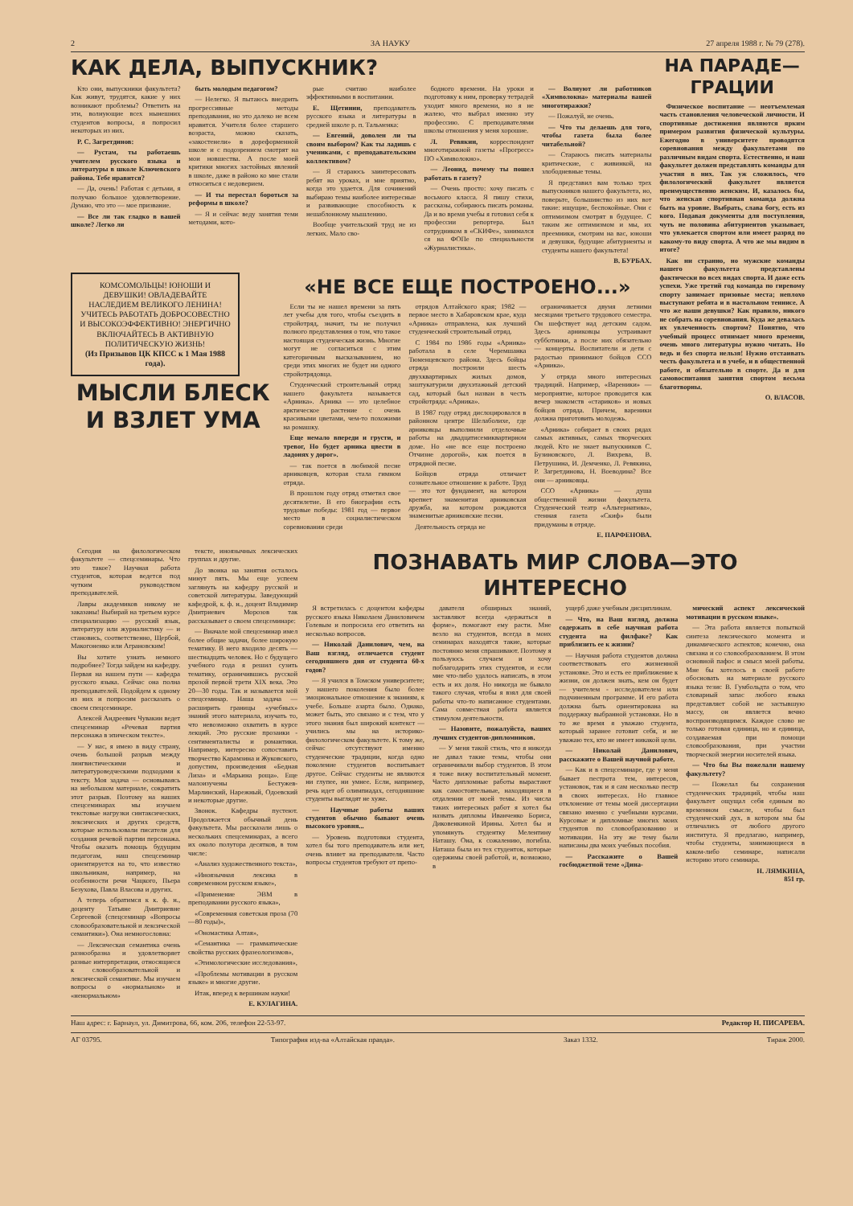2 ЗА НАУКУ 27 апреля 1988 г. № 79 (278).
КАК ДЕЛА, ВЫПУСКНИК?
Кто они, выпускники факультета? Как живут, трудятся, какие у них возникают проблемы? Ответить на эти, волнующие всех нынешних студентов вопросы, я попросил некоторых из них.
Р. С. Загретдинов:
— Рустам, ты работаешь учителем русского языка и литературы в школе Ключевского района. Тебе нравится?
— Да, очень! Работая с детьми, я получаю большое удовлетворение. Думаю, что это — мое призвание.
— Все ли так гладко в вашей школе? Легко ли
быть молодым педагогом?
— Нелегко. Я пытаюсь внедрить прогрессивные методы преподавания, но это далеко не всем нравится. Учителя более старшего возраста, можно сказать, «закостенели» в дореформенной школе и с подозрением смотрят на мои новшества. А после моей критики многих застойных явлений в школе, даже в районо ко мне стали относиться с недоверием.
— И ты перестал бороться за реформы в школе?
— Я и сейчас веду занятия теми методами, кото-
рые считаю наиболее эффективными в воспитании.
Е. Щетинин, преподаватель русского языка и литературы в средней школе р. п. Тальменка:
— Евгений, доволен ли ты своим выбором? Как ты ладишь с учениками, с преподавательским коллективом?
— Я стараюсь заинтересовать ребят на уроках, и мне приятно, когда это удается. Для сочинений выбираю темы наиболее интересные и развивающие способность к нешаблонному мышлению.
Вообще учительский труд не из легких. Мало сво-
бодного времени. На уроки и подготовку к ним, проверку тетрадей уходит много времени, но я не жалею, что выбрал именно эту профессию. С преподавателями школы отношения у меня хорошие.
Л. Ревякин, корреспондент многотиражной газеты «Прогресс» ПО «Химволокно».
— Леонид, почему ты пошел работать в газету?
— Очень просто: хочу писать с восьмого класса. Я пишу стихи, рассказы, собираюсь писать романы. Да и во время учебы я готовил себя к профессии репортера. Был сотрудником в «СКИФе», занимался ся на ФОПе по специальности «Журналистика».
— Волнуют ли работников «Химволокна» материалы вашей многотиражки?
— Пожалуй, не очень.
— Что ты делаешь для того, чтобы газета была более читабельной?
— Стараюсь писать материалы критические, с живинкой, на злободневные темы.
Я представил вам только трех выпускников нашего факультета, но, поверьте, большинство из них вот такие: ищущие, беспокойные. Они с оптимизмом смотрят в будущее. С таким же оптимизмом и мы, их преемники, смотрим на вас, юноши и девушки, будущие абитуриенты и студенты нашего факультета!
В. БУРБАХ.
КОМСОМОЛЬЦЫ! ЮНОШИ И ДЕВУШКИ! ОВЛАДЕВАЙТЕ НАСЛЕДИЕМ ВЕЛИКОГО ЛЕНИНА! УЧИТЕСЬ РАБОТАТЬ ДОБРОСОВЕСТНО И ВЫСОКОЭФФЕКТИВНО! ЭНЕРГИЧНО ВКЛЮЧАЙТЕСЬ В АКТИВНУЮ ПОЛИТИЧЕСКУЮ ЖИЗНЬ!
(Из Призывов ЦК КПСС к 1 Мая 1988 года).
МЫСЛИ БЛЕСК
И ВЗЛЕТ УМА
«НЕ ВСЕ ЕЩЕ ПОСТРОЕНО...»
Если ты не нашел времени за пять лет учебы для того, чтобы съездить в стройотряд, значит, ты не получил полного представления о том, что такое настоящая студенческая жизнь. Многие могут не согласиться с этим категоричным высказыванием, но среди этих многих не будет ни одного стройотрядовца.
Студенческий строительный отряд нашего факультета называется «Арника». Арника — это целебное арктическое растение с очень красивыми цветами, чем-то похожими на ромашку.
Еще немало впереди и грусти, и тревог, Но будет арника цвести в ладонях у дорог».
— так поется в любимой песне арниковцев, которая стала гимном отряда.
В прошлом году отряд отметил свое десятилетие. В его биографии есть трудовые победы: 1981 год — первое место в социалистическом соревновании среди
отрядов Алтайского края; 1982 — первое место в Хабаровском крае, куда «Арника» отправлена, как лучший студенческий строительный отряд.
С 1984 по 1986 годы «Арника» работала в селе Черемшанка Тюменцевского района. Здесь бойцы отряда построили шесть двухквартирных жилых домов, заштукатурили двухэтажный детский сад, который был назван в честь стройотряда: «Арника».
В 1987 году отряд дислоцировался в районном центре Шелаболихе, где арниковцы выполнили отделочные работы на двадцатисемиквартирном доме. Но «не все еще построено Отчизне дорогой», как поется в отрядной песне.
Бойцов отряда отличает сознательное отношение к работе. Труд — это тот фундамент, на котором крепнет знаменитая арниковская дружба, на котором рождаются знаменитые арниковские песни.
Деятельность отряда не
ограничивается двумя летними месяцами третьего трудового семестра. Он шефствует над детским садом. Здесь арниковцы устраивают субботники, а после них обязательно — концерты. Воспитатели и дети с радостью принимают бойцов ССО «Арника».
У отряда много интересных традиций. Например, «Вареники» — мероприятие, которое проводится как вечер знакомств «стариков» и новых бойцов отряда. Причем, вареники должна приготовить молодежь.
«Арника» собирает в своих рядах самых активных, самых творческих людей. Кто не знает выпускников С. Бузиновского, Л. Вихрева, В. Петрушина, И. Демченко, Л. Ревякина, Р. Загретдинова, Н. Воеводина? Все они — арниковцы.
ССО «Арника» — душа общественной жизни факультета. Студенческий театр «Альтернатива», стенная газета «Скиф» были придуманы в отряде.
Е. ПАРФЕНОВА.
НА ПАРАДЕ—
ГРАЦИИ
Физическое воспитание — неотъемлемая часть становления человеческой личности. И спортивные достижения являются ярким примером развития физической культуры. Ежегодно в университете проводятся соревнования между факультетами по различным видам спорта. Естественно, и наш факультет должен представлять команды для участия в них. Так уж сложилось, что филологический факультет является преимущественно женским. И, казалось бы, что женская спортивная команда должна быть на уровне. Выбрать, слава богу, есть из кого. Подавая документы для поступления, чуть не половина абитуриентов указывает, что увлекается спортом или имеет разряд по какому-то виду спорта. А что же мы видим в итоге?
Как ни странно, но мужские команды нашего факультета представлены фактически во всех видах спорта. И даже есть успехи. Уже третий год команда по гиревому спорту занимает призовые места; неплохо выступают ребята и в настольном теннисе. А что же наши девушки? Как правило, никого не собрать на соревнования. Куда же девалась их увлеченность спортом? Понятно, что учебный процесс отнимает много времени, очень много литературы нужно читать. Но ведь и без спорта нельзя! Нужно отстаивать честь факультета и в учебе, и в общественной работе, и обязательно в спорте. Да и для самовоспитания занятия спортом весьма благотворны.
О. ВЛАСОВ.
Сегодня на филологическом факультете — спецсеминары. Что это такое? Научная работа студентов, которая ведется под чутким руководством преподавателей.
Лавры академиков никому не заказаны! Выбирай на третьем курсе специализацию — русский язык, литературу или журналистику — и становись, соответственно, Щербой, Макогоненко или Аграновским!
Вы хотите узнать немного подробнее? Тогда зайдем на кафедру. Первая на нашем пути — кафедра русского языка. Сейчас она полна преподавателей. Подойдем к одному из них и попросим рассказать о своем спецсеминаре.
Алексей Андреевич Чувакин ведет спецсеминар «Речевая партия персонажа в эпическом тексте».
— У нас, я имею в виду страну, очень большой разрыв между лингвистическими и литературоведческими подходами к тексту. Моя задача — основываясь на небольшом материале, сократить этот разрыв. Поэтому на наших спецсеминарах мы изучаем текстовые нагрузки синтаксических, лексических и других средств, которые использовали писатели для создания речевой партии персонажа. Чтобы оказать помощь будущим педагогам, наш спецсеминар ориентируется на то, что известно школьникам, например, на особенности речи Чацкого, Пьера Безухова, Павла Власова и других.
А теперь обратимся к к. ф. н., доценту Татьяне Дмитриевне Сергеевой (спецсеминар «Вопросы словообразовательной и лексической семантики»). Она немногословна:
— Лексическая семантика очень разнообразна и удовлетворяет разные интерпретации, относящиеся к словообразовательной и лексической семантике. Мы изучаем вопросы о «нормальном» и «ненормальном»
тексте, иноязычных лексических группах и другие.
До звонка на занятия осталось минут пять. Мы еще успеем заглянуть на кафедру русской и советской литературы. Заведующий кафедрой, к. ф. н., доцент Владимир Дмитриевич Морозов так рассказывает о своем спецсеминаре:
— Вначале мой спецсеминар имел более общие задачи, более широкую тематику. В него входило десять — шестнадцать человек. Но с будущего учебного года я решил сузить тематику, ограничившись русской прозой первой трети XIX века. Это 20—30 годы. Так и называется мой спецсеминар. Наша задача — расширить границы «учебных» знаний этого материала, изучать то, что невозможно охватить в курсе лекций. Это русские прозаики - сентименталисты и романтики. Например, интересно сопоставить творчество Карамзина и Жуковского, допустим, произведения «Бедная Лиза» и «Марьина роща». Еще малоизучены Бестужев-Марлинский, Нарежный, Одоевский и некоторые другие.
Звонок. Кафедры пустеют. Продолжается обычный день факультета. Мы рассказали лишь о нескольких спецсеминарах, а всего их около полутора десятков, в том числе:
«Анализ художественного текста»,
«Иноязычная лексика в современном русском языке»,
«Применение ЭВМ в преподавании русского языка»,
«Современная советская проза (70—80 годы)»,
«Ономастика Алтая»,
«Семантика — грамматические свойства русских фразеологизмов»,
«Этимологические исследования»,
«Проблемы мотивации в русском языке» и многие другие.
Итак, вперед к вершинам науки!
Е. КУЛАГИНА.
ПОЗНАВАТЬ МИР СЛОВА—ЭТО ИНТЕРЕСНО
Я встретилась с доцентом кафедры русского языка Николаем Даниловичем Голевым и попросила его ответить на несколько вопросов.
— Николай Данилович, чем, на Ваш взгляд, отличается студент сегодняшнего дня от студента 60-х годов?
— Я учился в Томском университете; у нашего поколения было более эмоциональное отношение к знаниям, к учебе. Больше азарта было. Однако, может быть, это связано и с тем, что у этого знания был широкий контекст — учились мы на историко-филологическом факультете. К тому же, сейчас отсутствуют именно студенческие традиции, когда одно поколение студентов воспитывает другое. Сейчас студенты не являются ни глупее, ни умнее. Если, например, речь идет об олимпиадах, сегодняшние студенты выглядят не хуже.
— Научные работы ваших студентов обычно бывают очень высокого уровня...
— Уровень подготовки студента, хотел бы того преподаватель или нет, очень влияет на преподавателя. Часто вопросы студентов требуют от препо-
давателя обширных знаний, заставляют всегда «держаться в форме», помогают ему расти. Мне везло на студентов, всегда в моих семинарах находятся такие, которые постоянно меня спрашивают. Поэтому я пользуюсь случаем и хочу поблагодарить этих студентов, и если мне что-либо удалось написать, в этом есть и их доля. Но никогда не бывало такого случая, чтобы я взял для своей работы что-то написанное студентами. Сама совместная работа является стимулом деятельности.
— Назовите, пожалуйста, ваших лучших студентов-дипломников.
— У меня такой стиль, что я никогда не давал такие темы, чтобы они ограничивали выбор студентов. В этом я тоже вижу воспитательный момент. Часто дипломные работы вырастают как самостоятельные, находящиеся в отдалении от моей темы. Из числа таких интересных работ я хотел бы назвать дипломы Иванченко Бориса, Диковенкиной Ирины. Хотел бы и упомянуть студентку Мелентину Наташу. Она, к сожалению, погибла. Наташа была из тех студенток, которые одержимы своей работой, и, возможно, в
ущерб даже учебным дисциплинам.
— Что, на Ваш взгляд, должна содержать в себе научная работа студента на филфаке? Как приблизить ее к жизни?
— Научная работа студентов должна соответствовать его жизненной установке. Это и есть ее приближение к жизни, он должен знать, кем он будет — учителем - исследователем или подчиненным программе. И его работа должна быть ориентирована на поддержку выбранной установки. Но в то же время я уважаю студента, который заранее готовит себя, и не уважаю тех, кто не имеет никакой цели.
— Николай Данилович, расскажите о Вашей научной работе.
— Как и в спецсеминаре, где у меня бывает пестрота тем, интересов, установок, так и я сам несколько пестр в своих интересах. Но главное отклонение от темы моей диссертации связано именно с учебными курсами. Курсовые и дипломные многих моих студентов по словообразованию и мотивации. На эту же тему были написаны два моих учебных пособия.
— Расскажите о Вашей госбюджетной теме «Дина-
мический аспект лексической мотивации в русском языке».
— Эта работа является попыткой синтеза лексического момента и динамического аспектов; конечно, она связана и со словообразованием. В этом основной пафос и смысл моей работы. Мне бы хотелось в своей работе обосновать на материале русского языка тезис В. Гумбольдта о том, что словарный запас любого языка представляет собой не застывшую массу, он является вечно воспроизводящимся. Каждое слово не только готовая единица, но и единица, создаваемая при помощи словообразования, при участии творческой энергии носителей языка.
— Что бы Вы пожелали нашему факультету?
— Пожелал бы сохранения студенческих традиций, чтобы наш факультет ощущал себя единым во временном смысле, чтобы был студенческий дух, в котором мы бы отличались от любого другого института. Я предлагаю, например, чтобы студенты, занимающиеся в каком-либо семинаре, написали историю этого семинара.
Н. ЛЯМКИНА,
851 гр.
Наш адрес: г. Барнаул, ул. Димитрова, 66, ком. 206, телефон 22-53-97. Редактор Н. ПИСАРЕВА.
АГ 03795. Типография изд-ва «Алтайская правда». Заказ 1332. Тираж 2000.